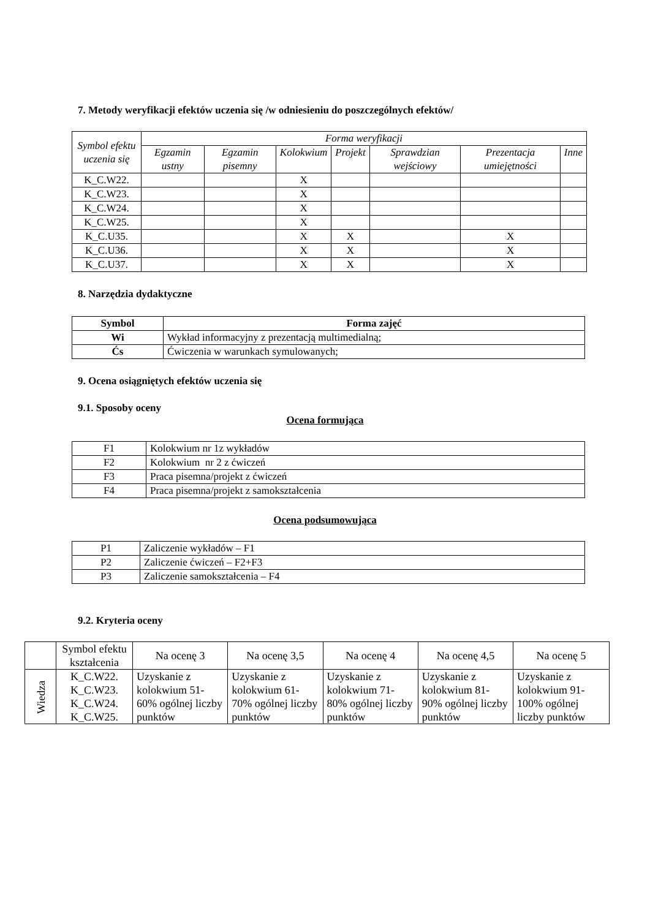7. Metody weryfikacji efektów uczenia się /w odniesieniu do poszczególnych efektów/
| Symbol efektu uczenia się | Forma weryfikacji | | | | | | |
| --- | --- | --- | --- | --- | --- | --- | --- |
| | Egzamin ustny | Egzamin pisemny | Kolokwium | Projekt | Sprawdzian wejściowy | Prezentacja umiejętności | Inne |
| K_C.W22. | | | X | | | | |
| K_C.W23. | | | X | | | | |
| K_C.W24. | | | X | | | | |
| K_C.W25. | | | X | | | | |
| K_C.U35. | | | X | X | | X | |
| K_C.U36. | | | X | X | | X | |
| K_C.U37. | | | X | X | | X | |
8. Narzędzia dydaktyczne
| Symbol | Forma zajęć |
| --- | --- |
| Wi | Wykład informacyjny z prezentacją multimedialną; |
| Ćs | Ćwiczenia w warunkach symulowanych; |
9. Ocena osiągniętych efektów uczenia się
9.1. Sposoby oceny
Ocena formująca
| F1 | Kolokwium nr 1z wykładów |
| F2 | Kolokwium nr 2 z ćwiczeń |
| F3 | Praca pisemna/projekt z ćwiczeń |
| F4 | Praca pisemna/projekt z samokształcenia |
Ocena podsumowująca
| P1 | Zaliczenie wykładów – F1 |
| P2 | Zaliczenie ćwiczeń – F2+F3 |
| P3 | Zaliczenie samokształcenia – F4 |
9.2. Kryteria oceny
| | Symbol efektu kształcenia | Na ocenę 3 | Na ocenę 3,5 | Na ocenę 4 | Na ocenę 4,5 | Na ocenę 5 |
| Wiedza | K_C.W22. K_C.W23. K_C.W24. K_C.W25. | Uzyskanie z kolokwium 51-60% ogólnej liczby punktów | Uzyskanie z kolokwium 61-70% ogólnej liczby punktów | Uzyskanie z kolokwium 71-80% ogólnej liczby punktów | Uzyskanie z kolokwium 81-90% ogólnej liczby punktów | Uzyskanie z kolokwium 91-100% ogólnej liczby punktów |